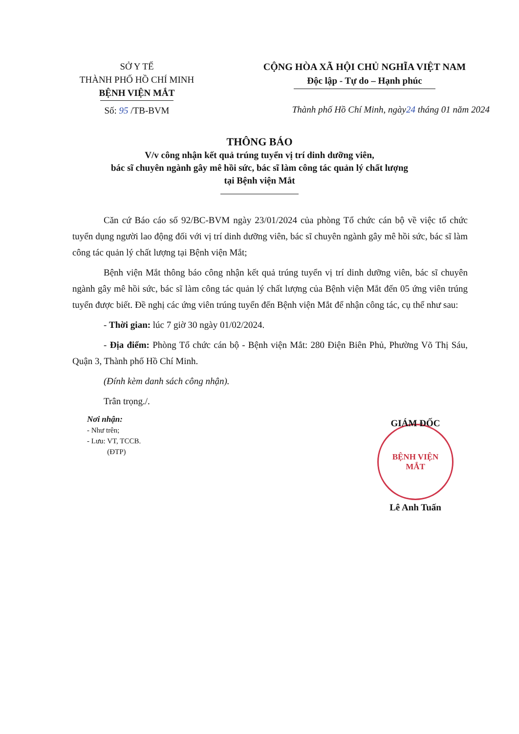SỞ Y TẾ
THÀNH PHỐ HỒ CHÍ MINH
BỆNH VIỆN MẮT
Số: 95 /TB-BVM
CỘNG HÒA XÃ HỘI CHỦ NGHĨA VIỆT NAM
Độc lập - Tự do – Hạnh phúc
Thành phố Hồ Chí Minh, ngày24 tháng 01 năm 2024
THÔNG BÁO
V/v công nhận kết quả trúng tuyển vị trí dinh dưỡng viên,
bác sĩ chuyên ngành gây mê hồi sức, bác sĩ làm công tác quản lý chất lượng
tại Bệnh viện Mắt
Căn cứ Báo cáo số 92/BC-BVM ngày 23/01/2024 của phòng Tổ chức cán bộ về việc tổ chức tuyển dụng người lao động đối với vị trí dinh dưỡng viên, bác sĩ chuyên ngành gây mê hồi sức, bác sĩ làm công tác quản lý chất lượng tại Bệnh viện Mắt;
Bệnh viện Mắt thông báo công nhận kết quả trúng tuyển vị trí dinh dưỡng viên, bác sĩ chuyên ngành gây mê hồi sức, bác sĩ làm công tác quản lý chất lượng của Bệnh viện Mắt đến 05 ứng viên trúng tuyển được biết. Đề nghị các ứng viên trúng tuyển đến Bệnh viện Mắt để nhận công tác, cụ thể như sau:
- Thời gian: lúc 7 giờ 30 ngày 01/02/2024.
- Địa điểm: Phòng Tổ chức cán bộ - Bệnh viện Mắt: 280 Điện Biên Phủ, Phường Võ Thị Sáu, Quận 3, Thành phố Hồ Chí Minh.
(Đính kèm danh sách công nhận).
Trân trọng./.
Nơi nhận:
- Như trên;
- Lưu: VT, TCCB.
(ĐTP)
GIÁM ĐỐC
BỆNH VIỆN
MẮT
Lê Anh Tuấn